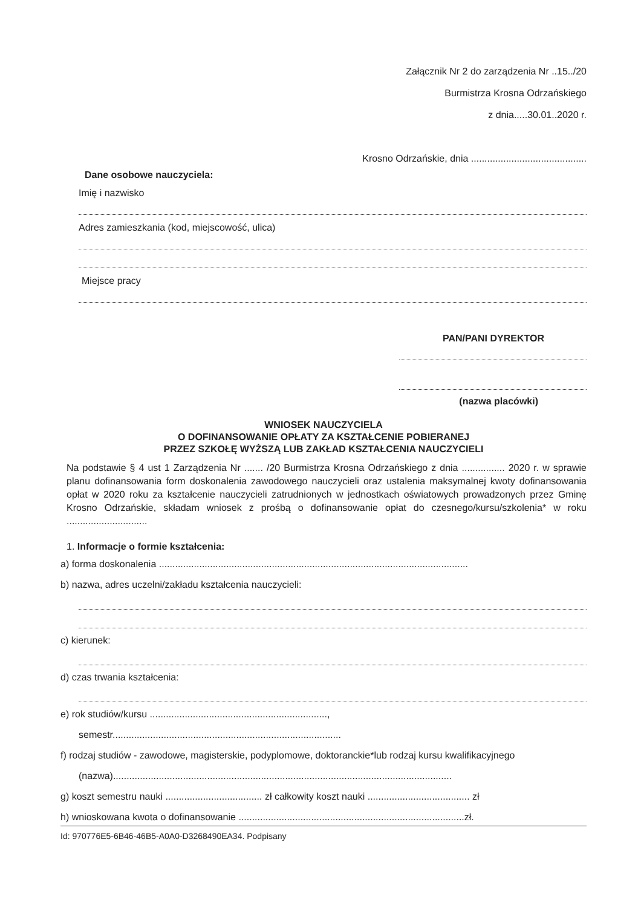Załącznik Nr 2 do zarządzenia Nr ..15../20
Burmistrza Krosna Odrzańskiego
z dnia.....30.01..2020 r.
Krosno Odrzańskie, dnia ...........................................
Dane osobowe nauczyciela:
Imię i nazwisko
Adres zamieszkania (kod, miejscowość, ulica)
Miejsce pracy
PAN/PANI DYREKTOR
(nazwa placówki)
WNIOSEK NAUCZYCIELA
O DOFINANSOWANIE OPŁATY ZA KSZTAŁCENIE POBIERANEJ
PRZEZ SZKOŁĘ WYŻSZĄ LUB ZAKŁAD KSZTAŁCENIA NAUCZYCIELI
Na podstawie § 4 ust 1 Zarządzenia Nr ....... /20 Burmistrza Krosna Odrzańskiego z dnia ................ 2020 r. w sprawie planu dofinansowania form doskonalenia zawodowego nauczycieli oraz ustalenia maksymalnej kwoty dofinansowania opłat w 2020 roku za kształcenie nauczycieli zatrudnionych w jednostkach oświatowych prowadzonych przez Gminę Krosno Odrzańskie, składam wniosek z prośbą o dofinansowanie opłat do czesnego/kursu/szkolenia* w roku ..............................
1. Informacje o formie kształcenia:
a) forma doskonalenia ...................................................................................................................
b) nazwa, adres uczelni/zakładu kształcenia nauczycieli:
c) kierunek:
d) czas trwania kształcenia:
e) rok studiów/kursu ..................................................................,
semestr.....................................................................................
f) rodzaj studiów - zawodowe, magisterskie, podyplomowe, doktoranckie*lub rodzaj kursu kwalifikacyjnego
(nazwa)..............................................................................................................................
g) koszt semestru nauki .................................... zł całkowity koszt nauki ...................................... zł
h) wnioskowana kwota o dofinansowanie ....................................................................................zł.
Id: 970776E5-6B46-46B5-A0A0-D3268490EA34. Podpisany